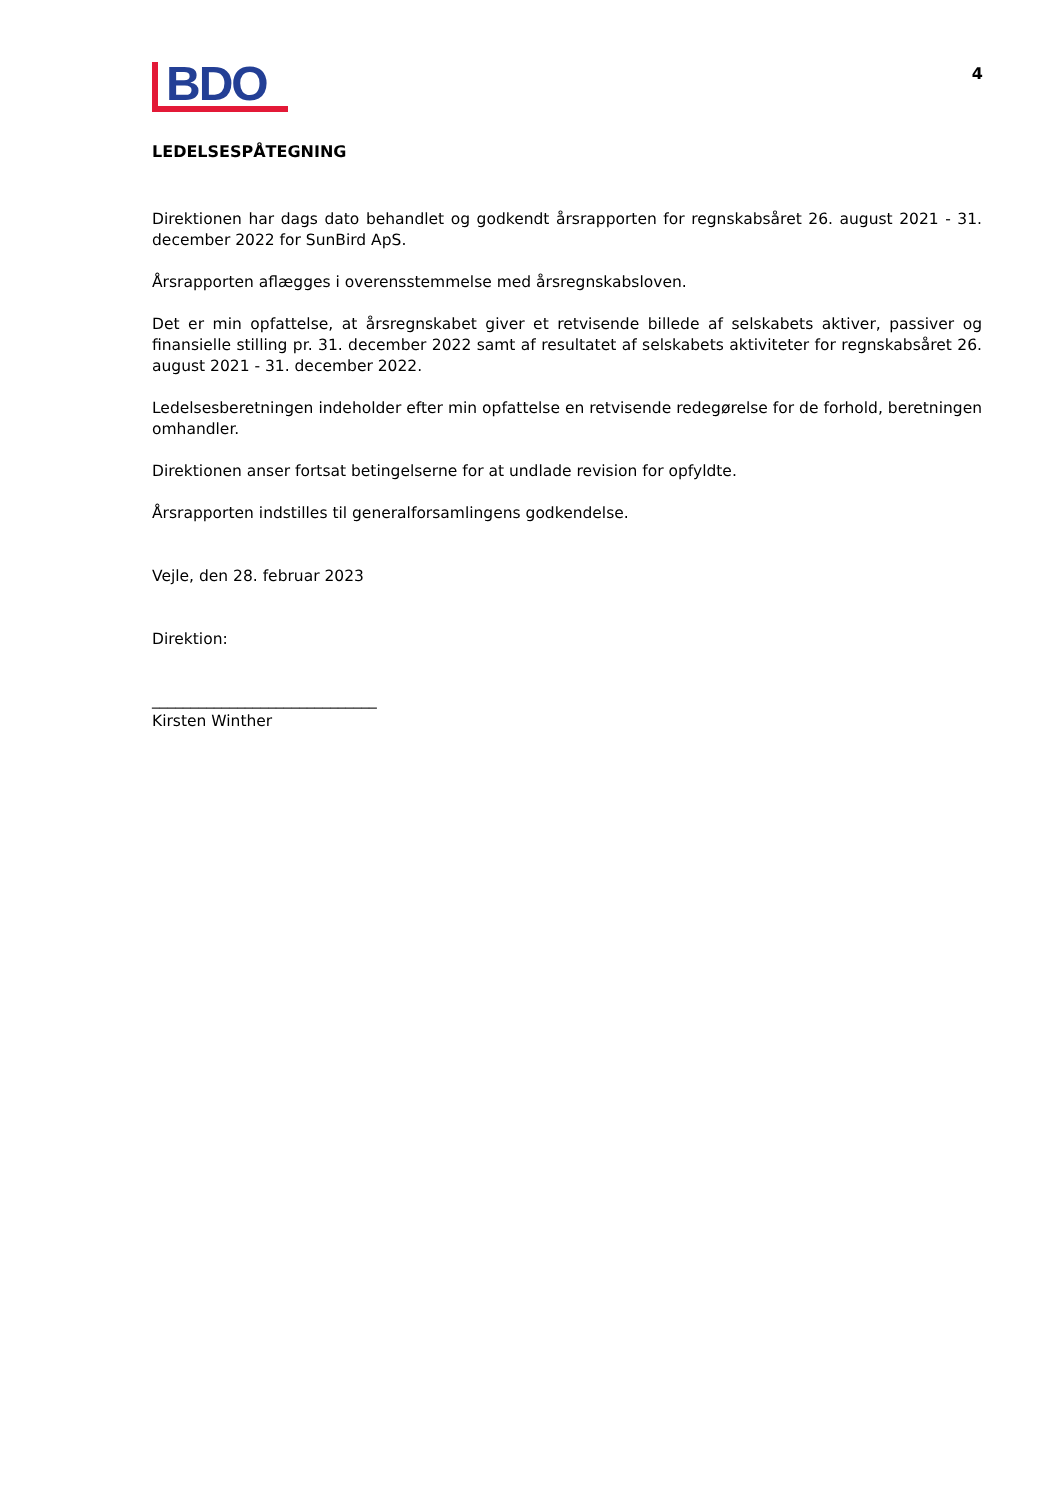BDO
4
LEDELSESPÅTEGNING
Direktionen har dags dato behandlet og godkendt årsrapporten for regnskabsåret 26. august 2021 - 31. december 2022 for SunBird ApS.
Årsrapporten aflægges i overensstemmelse med årsregnskabsloven.
Det er min opfattelse, at årsregnskabet giver et retvisende billede af selskabets aktiver, passiver og finansielle stilling pr. 31. december 2022 samt af resultatet af selskabets aktiviteter for regnskabsåret 26. august 2021 - 31. december 2022.
Ledelsesberetningen indeholder efter min opfattelse en retvisende redegørelse for de forhold, beretningen omhandler.
Direktionen anser fortsat betingelserne for at undlade revision for opfyldte.
Årsrapporten indstilles til generalforsamlingens godkendelse.
Vejle, den 28. februar 2023
Direktion:
_____________________________
Kirsten Winther